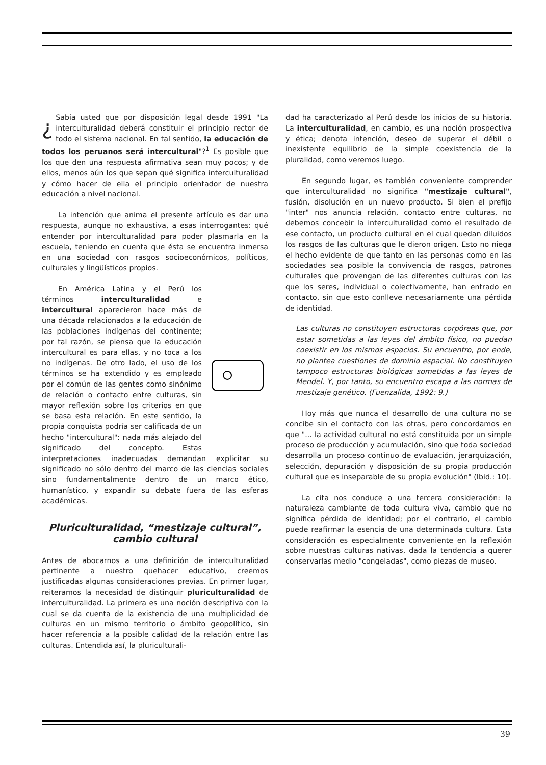¿ Sabía usted que por disposición legal desde 1991 "La interculturalidad deberá constituir el principio rector de todo el sistema nacional. En tal sentido, la educación de todos los peruanos será intercultural"?<sup>1</sup> Es posible que los que den una respuesta afirmativa sean muy pocos; y de ellos, menos aún los que sepan qué significa interculturalidad y cómo hacer de ella el principio orientador de nuestra educación a nivel nacional.
La intención que anima el presente artículo es dar una respuesta, aunque no exhaustiva, a esas interrogantes: qué entender por interculturalidad para poder plasmarla en la escuela, teniendo en cuenta que ésta se encuentra inmersa en una sociedad con rasgos socioeconómicos, políticos, culturales y lingüísticos propios.
En América Latina y el Perú los términos interculturalidad e intercultural aparecieron hace más de una década relacionados a la educación de las poblaciones indígenas del continente; por tal razón, se piensa que la educación intercultural es para ellas, y no toca a los no indígenas. De otro lado, el uso de los términos se ha extendido y es empleado por el común de las gentes como sinónimo de relación o contacto entre culturas, sin mayor reflexión sobre los criterios en que se basa esta relación. En este sentido, la propia conquista podría ser calificada de un hecho "intercultural": nada más alejado del significado del concepto. Estas interpretaciones inadecuadas demandan explicitar su significado no sólo dentro del marco de las ciencias sociales sino fundamentalmente dentro de un marco ético, humanístico, y expandir su debate fuera de las esferas académicas.
Pluriculturalidad, “mestizaje cultural”, cambio cultural
Antes de abocarnos a una definición de interculturalidad pertinente a nuestro quehacer educativo, creemos justificadas algunas consideraciones previas. En primer lugar, reiteramos la necesidad de distinguir pluriculturalidad de interculturalidad. La primera es una noción descriptiva con la cual se da cuenta de la existencia de una multiplicidad de culturas en un mismo territorio o ámbito geopolítico, sin hacer referencia a la posible calidad de la relación entre las culturas. Entendida así, la pluriculturali-
dad ha caracterizado al Perú desde los inicios de su historia. La interculturalidad, en cambio, es una noción prospectiva y ética; denota intención, deseo de superar el débil o inexistente equilibrio de la simple coexistencia de la pluralidad, como veremos luego.
En segundo lugar, es también conveniente comprender que interculturalidad no significa "mestizaje cultural", fusión, disolución en un nuevo producto. Si bien el prefijo "inter" nos anuncia relación, contacto entre culturas, no debemos concebir la interculturalidad como el resultado de ese contacto, un producto cultural en el cual quedan diluidos los rasgos de las culturas que le dieron origen. Esto no niega el hecho evidente de que tanto en las personas como en las sociedades sea posible la convivencia de rasgos, patrones culturales que provengan de las diferentes culturas con las que los seres, individual o colectivamente, han entrado en contacto, sin que esto conlleve necesariamente una pérdida de identidad.
Las culturas no constituyen estructuras corpóreas que, por estar sometidas a las leyes del ámbito físico, no puedan coexistir en los mismos espacios. Su encuentro, por ende, no plantea cuestiones de dominio espacial. No constituyen tampoco estructuras biológicas sometidas a las leyes de Mendel. Y, por tanto, su encuentro escapa a las normas de mestizaje genético. (Fuenzalida, 1992: 9.)
Hoy más que nunca el desarrollo de una cultura no se concibe sin el contacto con las otras, pero concordamos en que "... la actividad cultural no está constituida por un simple proceso de producción y acumulación, sino que toda sociedad desarrolla un proceso continuo de evaluación, jerarquización, selección, depuración y disposición de su propia producción cultural que es inseparable de su propia evolución" (Ibid.: 10).
La cita nos conduce a una tercera consideración: la naturaleza cambiante de toda cultura viva, cambio que no significa pérdida de identidad; por el contrario, el cambio puede reafirmar la esencia de una determinada cultura. Esta consideración es especialmente conveniente en la reflexión sobre nuestras culturas nativas, dada la tendencia a querer conservarlas medio "congeladas", como piezas de museo.
39